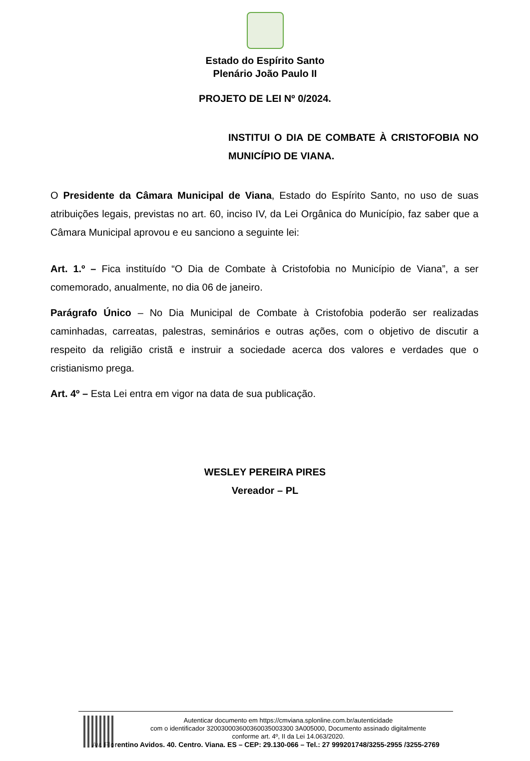Estado do Espírito Santo
Plenário João Paulo II
PROJETO DE LEI Nº 0/2024.
INSTITUI O DIA DE COMBATE À CRISTOFOBIA NO MUNICÍPIO DE VIANA.
O Presidente da Câmara Municipal de Viana, Estado do Espírito Santo, no uso de suas atribuições legais, previstas no art. 60, inciso IV, da Lei Orgânica do Município, faz saber que a Câmara Municipal aprovou e eu sanciono a seguinte lei:
Art. 1.º – Fica instituído “O Dia de Combate à Cristofobia no Município de Viana”, a ser comemorado, anualmente, no dia 06 de janeiro.
Parágrafo Único – No Dia Municipal de Combate à Cristofobia poderão ser realizadas caminhadas, carreatas, palestras, seminários e outras ações, com o objetivo de discutir a respeito da religião cristã e instruir a sociedade acerca dos valores e verdades que o cristianismo prega.
Art. 4º – Esta Lei entra em vigor na data de sua publicação.
WESLEY PEREIRA PIRES
Vereador – PL
Autenticar documento em https://cmviana.splonline.com.br/autenticidade
com o identificador 320030003600360035003300 3A005000, Documento assinado digitalmente
conforme art. 4º, II da Lei 14.063/2020.
Av. Florentino Avidos. 40. Centro. Viana. ES – CEP: 29.130-066 – Tel.: 27 999201748/3255-2955 /3255-2769